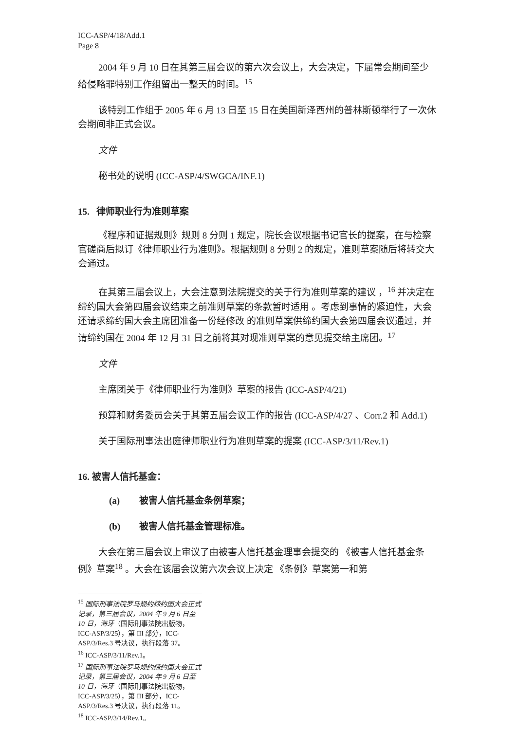ICC-ASP/4/18/Add.1
Page 8
2004 年 9 月 10 日在其第三届会议的第六次会议上，大会决定，下届常会期间至少给侵略罪特别工作组留出一整天的时间。<sup>15</sup>
该特别工作组于 2005 年 6 月 13 日至 15 日在美国新泽西州的普林斯顿举行了一次休会期间非正式会议。
文件
秘书处的说明 (ICC-ASP/4/SWGCA/INF.1)
15. 律师职业行为准则草案
《程序和证据规则》规则 8 分则 1 规定，院长会议根据书记官长的提案，在与检察官磋商后拟订《律师职业行为准则》。根据规则 8 分则 2 的规定，准则草案随后将转交大会通过。
在其第三届会议上，大会注意到法院提交的关于行为准则草案的建议 ，<sup>16</sup> 并决定在缔约国大会第四届会议结束之前准则草案的条款暂时适用 。考虑到事情的紧迫性，大会还请求缔约国大会主席团准备一份经修改 的准则草案供缔约国大会第四届会议通过，并请缔约国在 2004 年 12 月 31 日之前将其对现准则草案的意见提交给主席团。<sup>17</sup>
文件
主席团关于《律师职业行为准则》草案的报告 (ICC-ASP/4/21)
预算和财务委员会关于其第五届会议工作的报告 (ICC-ASP/4/27 、Corr.2 和 Add.1)
关于国际刑事法出庭律师职业行为准则草案的提案 (ICC-ASP/3/11/Rev.1)
16. 被害人信托基金：
(a) 被害人信托基金条例草案；
(b) 被害人信托基金管理标准。
大会在第三届会议上审议了由被害人信托基金理事会提交的 《被害人信托基金条例》草案<sup>18</sup> 。大会在该届会议第六次会议上决定 《条例》草案第一和第
<sup>15</sup> 国际刑事法院罗马规约缔约国大会正式记录，第三届会议，2004 年 9 月 6 日至 10 日，海牙（国际刑事法院出版物，ICC-ASP/3/25），第 III 部分，ICC-ASP/3/Res.3 号决议，执行段落 37。
<sup>16</sup> ICC-ASP/3/11/Rev.1。
<sup>17</sup> 国际刑事法院罗马规约缔约国大会正式记录，第三届会议，2004 年 9 月 6 日至 10 日，海牙（国际刑事法院出版物，ICC-ASP/3/25），第 III 部分，ICC-ASP/3/Res.3 号决议，执行段落 11。
<sup>18</sup> ICC-ASP/3/14/Rev.1。